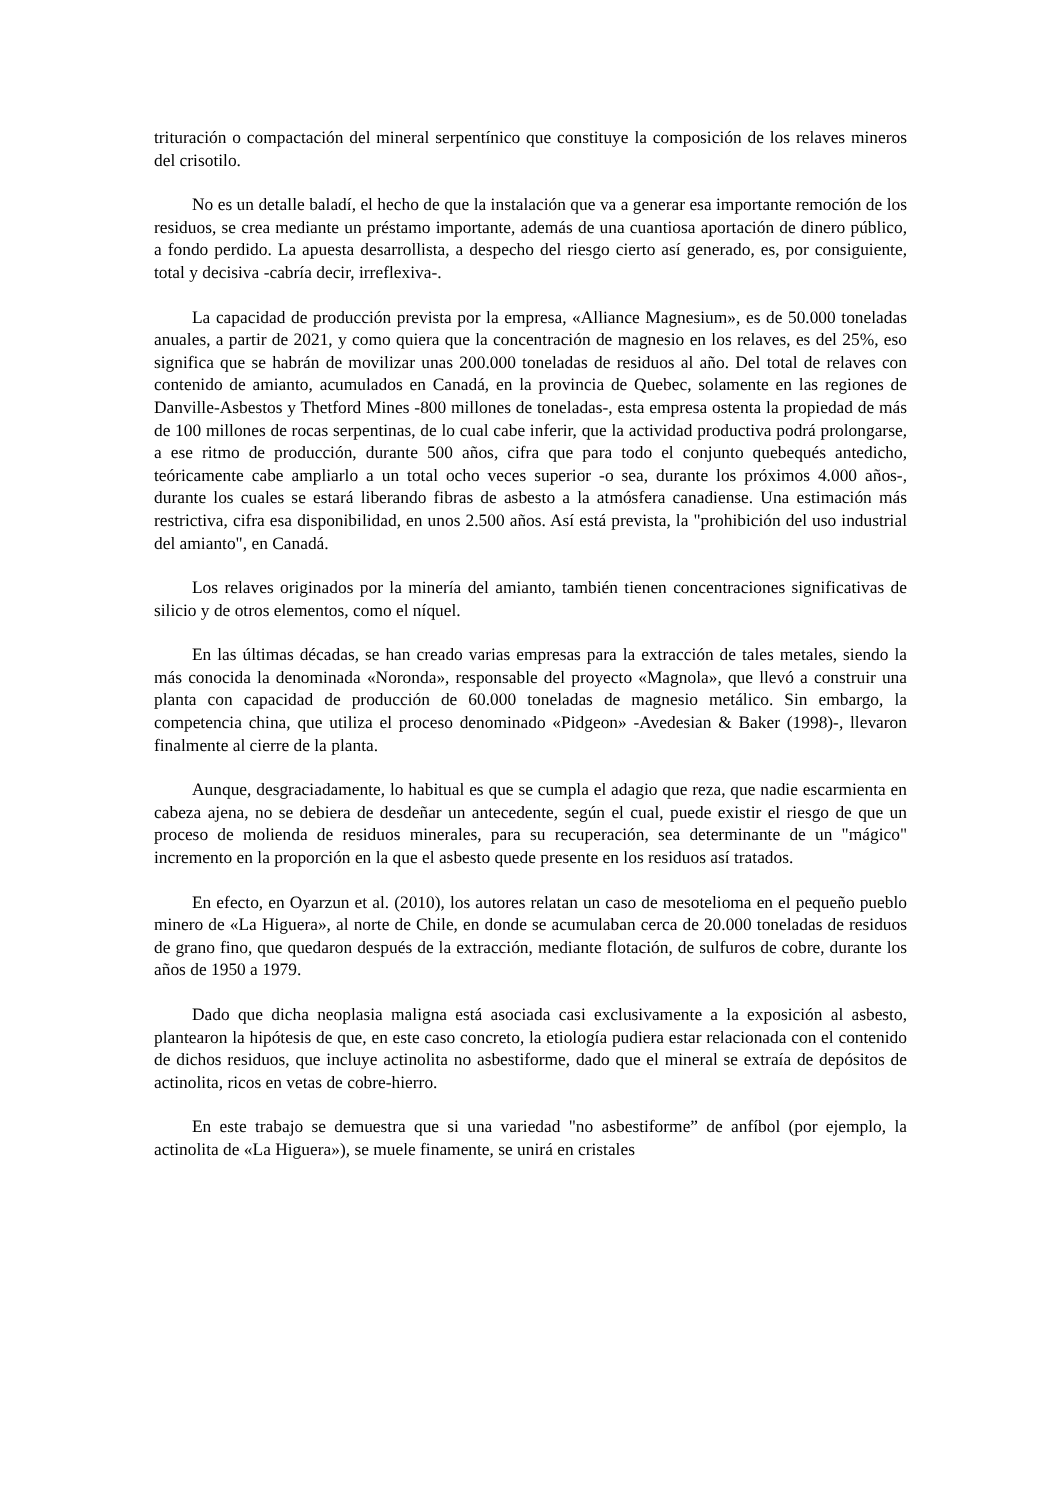trituración o compactación del mineral serpentínico que constituye la composición de los relaves mineros del crisotilo.
No es un detalle baladí, el hecho de que la instalación que va a generar esa importante remoción de los residuos, se crea mediante un préstamo importante, además de una cuantiosa aportación de dinero público, a fondo perdido. La apuesta desarrollista, a despecho del riesgo cierto así generado, es, por consiguiente, total y decisiva -cabría decir, irreflexiva-.
La capacidad de producción prevista por la empresa, «Alliance Magnesium», es de 50.000 toneladas anuales, a partir de 2021, y como quiera que la concentración de magnesio en los relaves, es del 25%, eso significa que se habrán de movilizar unas 200.000 toneladas de residuos al año. Del total de relaves con contenido de amianto, acumulados en Canadá, en la provincia de Quebec, solamente en las regiones de Danville-Asbestos y Thetford Mines -800 millones de toneladas-, esta empresa ostenta la propiedad de más de 100 millones de rocas serpentinas, de lo cual cabe inferir, que la actividad productiva podrá prolongarse, a ese ritmo de producción, durante 500 años, cifra que para todo el conjunto quebequés antedicho, teóricamente cabe ampliarlo a un total ocho veces superior -o sea, durante los próximos 4.000 años-, durante los cuales se estará liberando fibras de asbesto a la atmósfera canadiense. Una estimación más restrictiva, cifra esa disponibilidad, en unos 2.500 años. Así está prevista, la "prohibición del uso industrial del amianto", en Canadá.
Los relaves originados por la minería del amianto, también tienen concentraciones significativas de silicio y de otros elementos, como el níquel.
En las últimas décadas, se han creado varias empresas para la extracción de tales metales, siendo la más conocida la denominada «Noronda», responsable del proyecto «Magnola», que llevó a construir una planta con capacidad de producción de 60.000 toneladas de magnesio metálico. Sin embargo, la competencia china, que utiliza el proceso denominado «Pidgeon» -Avedesian & Baker (1998)-, llevaron finalmente al cierre de la planta.
Aunque, desgraciadamente, lo habitual es que se cumpla el adagio que reza, que nadie escarmienta en cabeza ajena, no se debiera de desdeñar un antecedente, según el cual, puede existir el riesgo de que un proceso de molienda de residuos minerales, para su recuperación, sea determinante de un "mágico" incremento en la proporción en la que el asbesto quede presente en los residuos así tratados.
En efecto, en Oyarzun et al. (2010), los autores relatan un caso de mesotelioma en el pequeño pueblo minero de «La Higuera», al norte de Chile, en donde se acumulaban cerca de 20.000 toneladas de residuos de grano fino, que quedaron después de la extracción, mediante flotación, de sulfuros de cobre, durante los años de 1950 a 1979.
Dado que dicha neoplasia maligna está asociada casi exclusivamente a la exposición al asbesto, plantearon la hipótesis de que, en este caso concreto, la etiología pudiera estar relacionada con el contenido de dichos residuos, que incluye actinolita no asbestiforme, dado que el mineral se extraía de depósitos de actinolita, ricos en vetas de cobre-hierro.
En este trabajo se demuestra que si una variedad "no asbestiforme” de anfíbol (por ejemplo, la actinolita de «La Higuera»), se muele finamente, se unirá en cristales